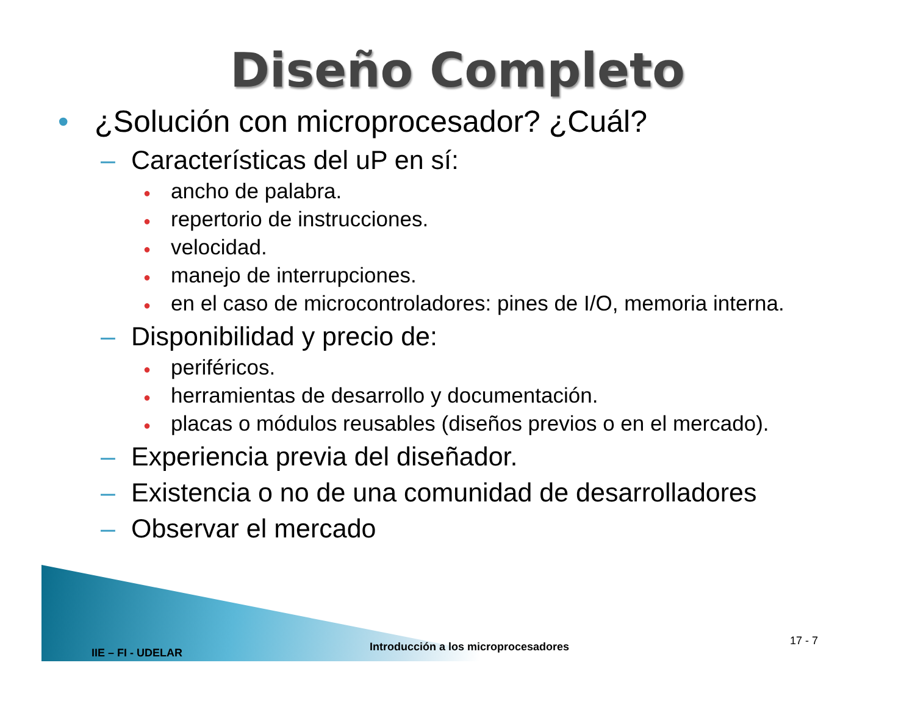Diseño Completo
• ¿Solución con microprocesador? ¿Cuál?
– Características del uP en sí:
● ancho de palabra.
● repertorio de instrucciones.
● velocidad.
● manejo de interrupciones.
● en el caso de microcontroladores: pines de I/O, memoria interna.
– Disponibilidad y precio de:
● periféricos.
● herramientas de desarrollo y documentación.
● placas o módulos reusables (diseños previos o en el mercado).
– Experiencia previa del diseñador.
– Existencia o no de una comunidad de desarrolladores
– Observar el mercado
IIE – FI - UDELAR Introducción a los microprocesadores 17 - 7